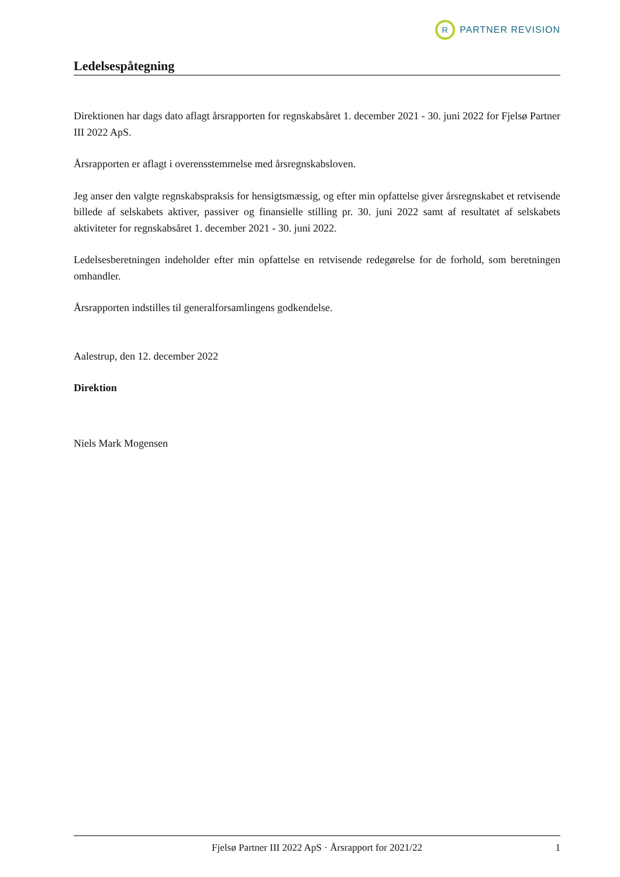R
PARTNER REVISION
Ledelsespåtegning
Direktionen har dags dato aflagt årsrapporten for regnskabsåret 1. december 2021 - 30. juni 2022 for Fjelsø Partner III 2022 ApS.
Årsrapporten er aflagt i overensstemmelse med årsregnskabsloven.
Jeg anser den valgte regnskabspraksis for hensigtsmæssig, og efter min opfattelse giver årsregnskabet et retvisende billede af selskabets aktiver, passiver og finansielle stilling pr. 30. juni 2022 samt af resultatet af selskabets aktiviteter for regnskabsåret 1. december 2021 - 30. juni 2022.
Ledelsesberetningen indeholder efter min opfattelse en retvisende redegørelse for de forhold, som beretningen omhandler.
Årsrapporten indstilles til generalforsamlingens godkendelse.
Aalestrup, den 12. december 2022
Direktion
Niels Mark Mogensen
Fjelsø Partner III 2022 ApS · Årsrapport for 2021/22 1